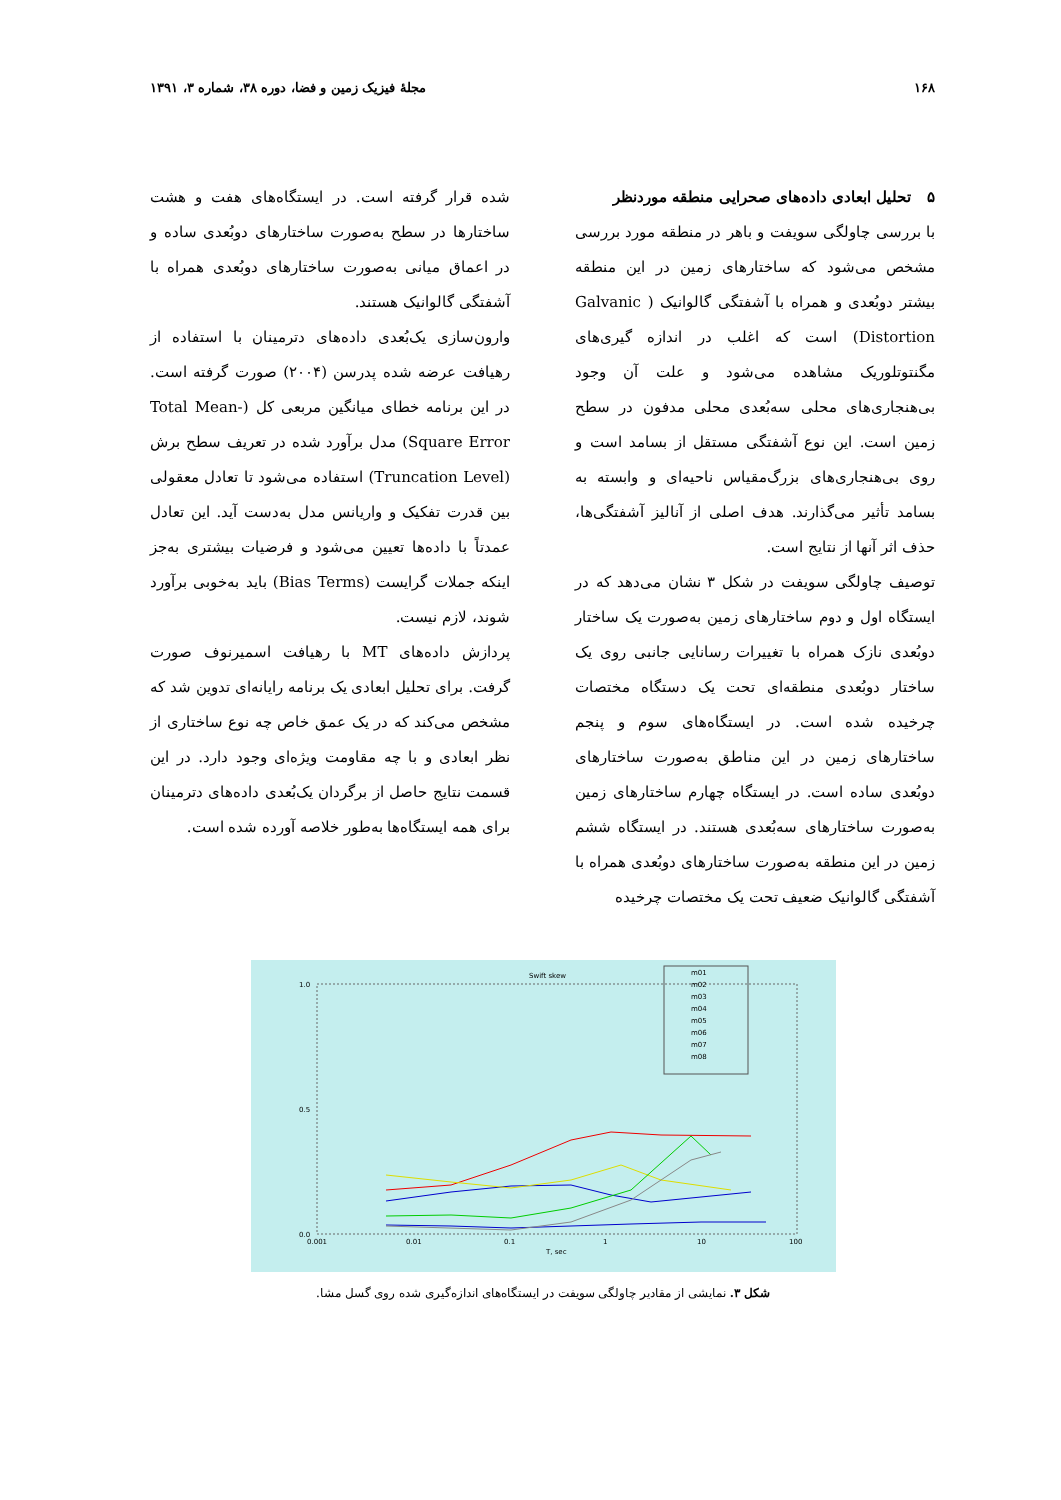۱۶۸ مجلهٔ فیزیک زمین و فضا، دوره ۳۸، شماره ۳، ۱۳۹۱
۵ تحلیل ابعادی داده‌های صحرایی منطقه موردنظر
با بررسی چاولگی سویفت و باهر در منطقه مورد بررسی مشخص می‌شود که ساختارهای زمین در این منطقه بیشتر دوبُعدی و همراه با آشفتگی گالوانیک ( Galvanic Distortion) است که اغلب در اندازه گیری‌های مگنتوتلوریک مشاهده می‌شود و علت آن وجود بی‌هنجاری‌های محلی سه‌بُعدی محلی مدفون در سطح زمین است. این نوع آشفتگی مستقل از بسامد است و روی بی‌هنجاری‌های بزرگ‌مقیاس ناحیه‌ای و وابسته به بسامد تأثیر می‌گذارند. هدف اصلی از آنالیز آشفتگی‌ها، حذف اثر آنها از نتایج است.
توصیف چاولگی سویفت در شکل ۳ نشان می‌دهد که در ایستگاه اول و دوم ساختارهای زمین به‌صورت یک ساختار دوبُعدی نازک همراه با تغییرات رسانایی جانبی روی یک ساختار دوبُعدی منطقه‌ای تحت یک دستگاه مختصات چرخیده شده است. در ایستگاه‌های سوم و پنجم ساختارهای زمین در این مناطق به‌صورت ساختارهای دوبُعدی ساده است. در ایستگاه چهارم ساختارهای زمین به‌صورت ساختارهای سه‌بُعدی هستند. در ایستگاه ششم زمین در این منطقه به‌صورت ساختارهای دوبُعدی همراه با آشفتگی گالوانیک ضعیف تحت یک مختصات چرخیده
شده قرار گرفته است. در ایستگاه‌های هفت و هشت ساختارها در سطح به‌صورت ساختارهای دوبُعدی ساده و در اعماق میانی به‌صورت ساختارهای دوبُعدی همراه با آشفتگی گالوانیک هستند.
وارون‌سازی یک‌بُعدی داده‌های دترمینان با استفاده از رهیافت عرضه شده پدرسن (۲۰۰۴) صورت گرفته است. در این برنامه خطای میانگین مربعی کل (Total Mean-Square Error) مدل برآورد شده در تعریف سطح برش (Truncation Level) استفاده می‌شود تا تعادل معقولی بین قدرت تفکیک و واریانس مدل به‌دست آید. این تعادل عمدتاً با داده‌ها تعیین می‌شود و فرضیات بیشتری به‌جز اینکه جملات گرایست (Bias Terms) باید به‌خوبی برآورد شوند، لازم نیست.
پردازش داده‌های MT با رهیافت اسمیرنوف صورت گرفت. برای تحلیل ابعادی یک برنامه رایانه‌ای تدوین شد که مشخص می‌کند که در یک عمق خاص چه نوع ساختاری از نظر ابعادی و با چه مقاومت ویژه‌ای وجود دارد. در این قسمت نتایج حاصل از برگردان یک‌بُعدی داده‌های دترمینان برای همه ایستگاه‌ها به‌طور خلاصه آورده شده است.
Swift skew
1.0
0.5
0.0
0.001
0.01
0.1
1
10
100
T, sec
m01
m02
m03
m04
m05
m06
m07
m08
شکل ۳. نمایشی از مقادیر چاولگی سویفت در ایستگاه‌های اندازه‌گیری شده روی گسل مشا.